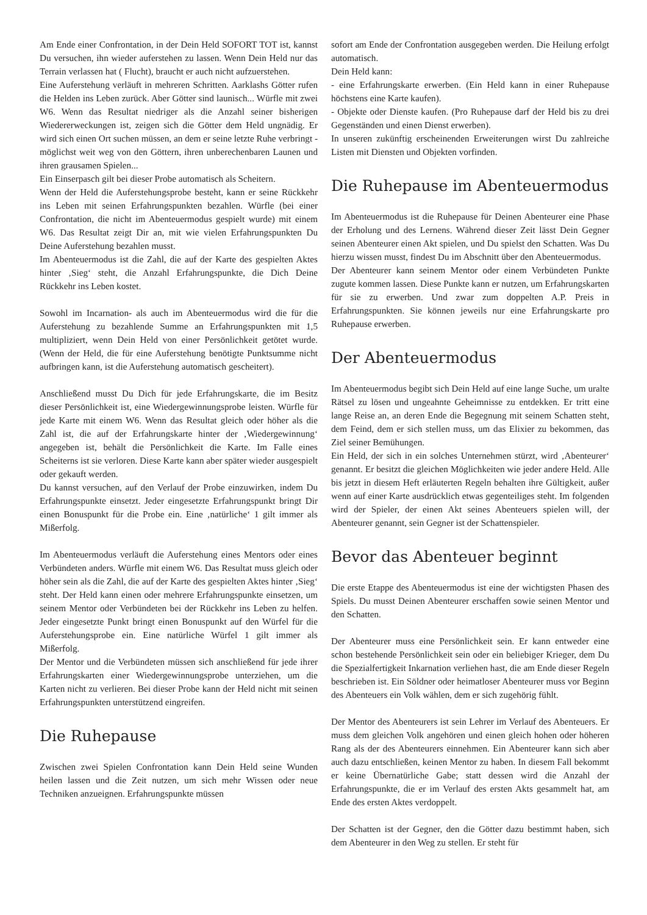Am Ende einer Confrontation, in der Dein Held SOFORT TOT ist, kannst Du versuchen, ihn wieder auferstehen zu lassen. Wenn Dein Held nur das Terrain verlassen hat ( Flucht), braucht er auch nicht aufzuerstehen.
Eine Auferstehung verläuft in mehreren Schritten. Aarklashs Götter rufen die Helden ins Leben zurück. Aber Götter sind launisch... Würfle mit zwei W6. Wenn das Resultat niedriger als die Anzahl seiner bisherigen Wiedererweckungen ist, zeigen sich die Götter dem Held ungnädig. Er wird sich einen Ort suchen müssen, an dem er seine letzte Ruhe verbringt - möglichst weit weg von den Göttern, ihren unberechenbaren Launen und ihren grausamen Spielen...
Ein Einserpasch gilt bei dieser Probe automatisch als Scheitern.
Wenn der Held die Auferstehungsprobe besteht, kann er seine Rückkehr ins Leben mit seinen Erfahrungspunkten bezahlen. Würfle (bei einer Confrontation, die nicht im Abenteuermodus gespielt wurde) mit einem W6. Das Resultat zeigt Dir an, mit wie vielen Erfahrungspunkten Du Deine Auferstehung bezahlen musst.
Im Abenteuermodus ist die Zahl, die auf der Karte des gespielten Aktes hinter ‚Sieg‘ steht, die Anzahl Erfahrungspunkte, die Dich Deine Rückkehr ins Leben kostet.
Sowohl im Incarnation- als auch im Abenteuermodus wird die für die Auferstehung zu bezahlende Summe an Erfahrungspunkten mit 1,5 multipliziert, wenn Dein Held von einer Persönlichkeit getötet wurde. (Wenn der Held, die für eine Auferstehung benötigte Punktsumme nicht aufbringen kann, ist die Auferstehung automatisch gescheitert).
Anschließend musst Du Dich für jede Erfahrungskarte, die im Besitz dieser Persönlichkeit ist, eine Wiedergewinnungsprobe leisten. Würfle für jede Karte mit einem W6. Wenn das Resultat gleich oder höher als die Zahl ist, die auf der Erfahrungskarte hinter der ‚Wiedergewinnung‘ angegeben ist, behält die Persönlichkeit die Karte. Im Falle eines Scheiterns ist sie verloren. Diese Karte kann aber später wieder ausgespielt oder gekauft werden.
Du kannst versuchen, auf den Verlauf der Probe einzuwirken, indem Du Erfahrungspunkte einsetzt. Jeder eingesetzte Erfahrungspunkt bringt Dir einen Bonuspunkt für die Probe ein. Eine ‚natürliche‘ 1 gilt immer als Mißerfolg.
Im Abenteuermodus verläuft die Auferstehung eines Mentors oder eines Verbündeten anders. Würfle mit einem W6. Das Resultat muss gleich oder höher sein als die Zahl, die auf der Karte des gespielten Aktes hinter ‚Sieg‘ steht. Der Held kann einen oder mehrere Erfahrungspunkte einsetzen, um seinem Mentor oder Verbündeten bei der Rückkehr ins Leben zu helfen. Jeder eingesetzte Punkt bringt einen Bonuspunkt auf den Würfel für die Auferstehungsprobe ein. Eine natürliche Würfel 1 gilt immer als Mißerfolg.
Der Mentor und die Verbündeten müssen sich anschließend für jede ihrer Erfahrungskarten einer Wiedergewinnungsprobe unterziehen, um die Karten nicht zu verlieren. Bei dieser Probe kann der Held nicht mit seinen Erfahrungspunkten unterstützend eingreifen.
Die Ruhepause
Zwischen zwei Spielen Confrontation kann Dein Held seine Wunden heilen lassen und die Zeit nutzen, um sich mehr Wissen oder neue Techniken anzueignen. Erfahrungspunkte müssen
sofort am Ende der Confrontation ausgegeben werden. Die Heilung erfolgt automatisch.
Dein Held kann:
- eine Erfahrungskarte erwerben. (Ein Held kann in einer Ruhepause höchstens eine Karte kaufen).
- Objekte oder Dienste kaufen. (Pro Ruhepause darf der Held bis zu drei Gegenständen und einen Dienst erwerben).
In unseren zukünftig erscheinenden Erweiterungen wirst Du zahlreiche Listen mit Diensten und Objekten vorfinden.
Die Ruhepause im Abenteuermodus
Im Abenteuermodus ist die Ruhepause für Deinen Abenteurer eine Phase der Erholung und des Lernens. Während dieser Zeit lässt Dein Gegner seinen Abenteurer einen Akt spielen, und Du spielst den Schatten. Was Du hierzu wissen musst, findest Du im Abschnitt über den Abenteuermodus.
Der Abenteurer kann seinem Mentor oder einem Verbündeten Punkte zugute kommen lassen. Diese Punkte kann er nutzen, um Erfahrungskarten für sie zu erwerben. Und zwar zum doppelten A.P. Preis in Erfahrungspunkten. Sie können jeweils nur eine Erfahrungskarte pro Ruhepause erwerben.
Der Abenteuermodus
Im Abenteuermodus begibt sich Dein Held auf eine lange Suche, um uralte Rätsel zu lösen und ungeahnte Geheimnisse zu entdekken. Er tritt eine lange Reise an, an deren Ende die Begegnung mit seinem Schatten steht, dem Feind, dem er sich stellen muss, um das Elixier zu bekommen, das Ziel seiner Bemühungen.
Ein Held, der sich in ein solches Unternehmen stürzt, wird ‚Abenteurer‘ genannt. Er besitzt die gleichen Möglichkeiten wie jeder andere Held. Alle bis jetzt in diesem Heft erläuterten Regeln behalten ihre Gültigkeit, außer wenn auf einer Karte ausdrücklich etwas gegenteiliges steht. Im folgenden wird der Spieler, der einen Akt seines Abenteuers spielen will, der Abenteurer genannt, sein Gegner ist der Schattenspieler.
Bevor das Abenteuer beginnt
Die erste Etappe des Abenteuermodus ist eine der wichtigsten Phasen des Spiels. Du musst Deinen Abenteurer erschaffen sowie seinen Mentor und den Schatten.
Der Abenteurer muss eine Persönlichkeit sein. Er kann entweder eine schon bestehende Persönlichkeit sein oder ein beliebiger Krieger, dem Du die Spezialfertigkeit Inkarnation verliehen hast, die am Ende dieser Regeln beschrieben ist. Ein Söldner oder heimatloser Abenteurer muss vor Beginn des Abenteuers ein Volk wählen, dem er sich zugehörig fühlt.
Der Mentor des Abenteurers ist sein Lehrer im Verlauf des Abenteuers. Er muss dem gleichen Volk angehören und einen gleich hohen oder höheren Rang als der des Abenteurers einnehmen. Ein Abenteurer kann sich aber auch dazu entschließen, keinen Mentor zu haben. In diesem Fall bekommt er keine Übernatürliche Gabe; statt dessen wird die Anzahl der Erfahrungspunkte, die er im Verlauf des ersten Akts gesammelt hat, am Ende des ersten Aktes verdoppelt.
Der Schatten ist der Gegner, den die Götter dazu bestimmt haben, sich dem Abenteurer in den Weg zu stellen. Er steht für